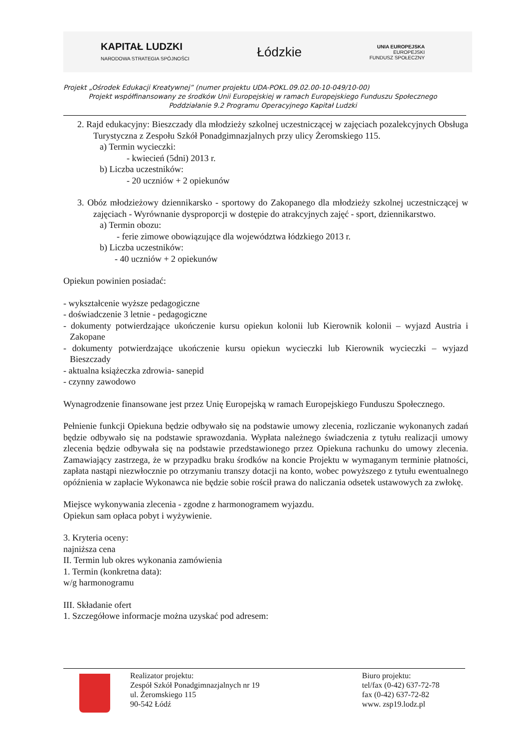KAPITAŁ LUDZKI
NARODOWA STRATEGIA SPÓJNOŚCI
Łódzkie
UNIA EUROPEJSKA
EUROPEJSKI
FUNDUSZ SPOŁECZNY
Projekt „Ośrodek Edukacji Kreatywnej” (numer projektu UDA-POKL.09.02.00-10-049/10-00)
Projekt współfinansowany ze środków Unii Europejskiej w ramach Europejskiego Funduszu Społecznego
Poddziałanie 9.2 Programu Operacyjnego Kapitał Ludzki
2. Rajd edukacyjny: Bieszczady dla młodzieży szkolnej uczestniczącej w zajęciach pozalekcyjnych Obsługa Turystyczna z Zespołu Szkół Ponadgimnazjalnych przy ulicy Żeromskiego 115.
a) Termin wycieczki:
- kwiecień (5dni) 2013 r.
b) Liczba uczestników:
- 20 uczniów + 2 opiekunów
3. Obóz młodzieżowy dziennikarsko - sportowy do Zakopanego dla młodzieży szkolnej uczestniczącej w zajęciach - Wyrównanie dysproporcji w dostępie do atrakcyjnych zajęć - sport, dziennikarstwo.
a) Termin obozu:
- ferie zimowe obowiązujące dla województwa łódzkiego 2013 r.
b) Liczba uczestników:
- 40 uczniów + 2 opiekunów
Opiekun powinien posiadać:
- wykształcenie wyższe pedagogiczne
- doświadczenie 3 letnie - pedagogiczne
- dokumenty potwierdzające ukończenie kursu opiekun kolonii lub Kierownik kolonii – wyjazd Austria i Zakopane
- dokumenty potwierdzające ukończenie kursu opiekun wycieczki lub Kierownik wycieczki – wyjazd Bieszczady
- aktualna książeczka zdrowia- sanepid
- czynny zawodowo
Wynagrodzenie finansowane jest przez Unię Europejską w ramach Europejskiego Funduszu Społecznego.
Pełnienie funkcji Opiekuna będzie odbywało się na podstawie umowy zlecenia, rozliczanie wykonanych zadań będzie odbywało się na podstawie sprawozdania. Wypłata należnego świadczenia z tytułu realizacji umowy zlecenia będzie odbywała się na podstawie przedstawionego przez Opiekuna rachunku do umowy zlecenia. Zamawiający zastrzega, że w przypadku braku środków na koncie Projektu w wymaganym terminie płatności, zapłata nastąpi niezwłocznie po otrzymaniu transzy dotacji na konto, wobec powyższego z tytułu ewentualnego opóźnienia w zapłacie Wykonawca nie będzie sobie rościł prawa do naliczania odsetek ustawowych za zwłokę.
Miejsce wykonywania zlecenia - zgodne z harmonogramem wyjazdu.
Opiekun sam opłaca pobyt i wyżywienie.
3. Kryteria oceny:
najniższa cena
II. Termin lub okres wykonania zamówienia
1. Termin (konkretna data):
w/g harmonogramu
III. Składanie ofert
1. Szczegółowe informacje można uzyskać pod adresem:
Realizator projektu:
Zespół Szkół Ponadgimnazjalnych nr 19
ul. Żeromskiego 115
90-542 Łódź
Biuro projektu:
tel/fax (0-42) 637-72-78
fax (0-42) 637-72-82
www. zsp19.lodz.pl